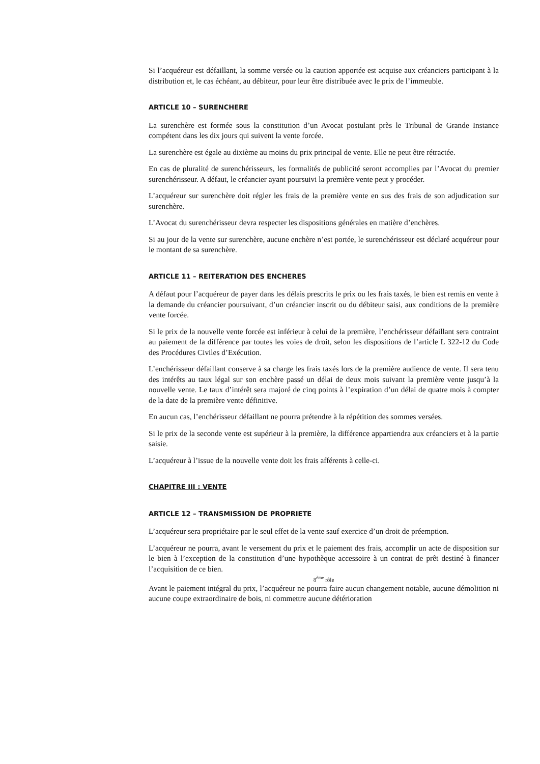Si l’acquéreur est défaillant, la somme versée ou la caution apportée est acquise aux créanciers participant à la distribution et, le cas échéant, au débiteur, pour leur être distribuée avec le prix de l’immeuble.
ARTICLE 10 – SURENCHERE
La surenchère est formée sous la constitution d’un Avocat postulant près le Tribunal de Grande Instance compétent dans les dix jours qui suivent la vente forcée.
La surenchère est égale au dixième au moins du prix principal de vente. Elle ne peut être rétractée.
En cas de pluralité de surenchérisseurs, les formalités de publicité seront accomplies par l’Avocat du premier surenchérisseur. A défaut, le créancier ayant poursuivi la première vente peut y procéder.
L’acquéreur sur surenchère doit régler les frais de la première vente en sus des frais de son adjudication sur surenchère.
L’Avocat du surenchérisseur devra respecter les dispositions générales en matière d’enchères.
Si au jour de la vente sur surenchère, aucune enchère n’est portée, le surenchérisseur est déclaré acquéreur pour le montant de sa surenchère.
ARTICLE 11 – REITERATION DES ENCHERES
A défaut pour l’acquéreur de payer dans les délais prescrits le prix ou les frais taxés, le bien est remis en vente à la demande du créancier poursuivant, d’un créancier inscrit ou du débiteur saisi, aux conditions de la première vente forcée.
Si le prix de la nouvelle vente forcée est inférieur à celui de la première, l’enchérisseur défaillant sera contraint au paiement de la différence par toutes les voies de droit, selon les dispositions de l’article L 322-12 du Code des Procédures Civiles d’Exécution.
L’enchérisseur défaillant conserve à sa charge les frais taxés lors de la première audience de vente. Il sera tenu des intérêts au taux légal sur son enchère passé un délai de deux mois suivant la première vente jusqu’à la nouvelle vente. Le taux d’intérêt sera majoré de cinq points à l’expiration d’un délai de quatre mois à compter de la date de la première vente définitive.
En aucun cas, l’enchérisseur défaillant ne pourra prétendre à la répétition des sommes versées.
Si le prix de la seconde vente est supérieur à la première, la différence appartiendra aux créanciers et à la partie saisie.
L’acquéreur à l’issue de la nouvelle vente doit les frais afférents à celle-ci.
CHAPITRE III : VENTE
ARTICLE 12 – TRANSMISSION DE PROPRIETE
L’acquéreur sera propriétaire par le seul effet de la vente sauf exercice d’un droit de préemption.
L’acquéreur ne pourra, avant le versement du prix et le paiement des frais, accomplir un acte de disposition sur le bien à l’exception de la constitution d’une hypothèque accessoire à un contrat de prêt destiné à financer l’acquisition de ce bien.
8<sup>ème</sup> rôle
Avant le paiement intégral du prix, l’acquéreur ne pourra faire aucun changement notable, aucune démolition ni aucune coupe extraordinaire de bois, ni commettre aucune détérioration